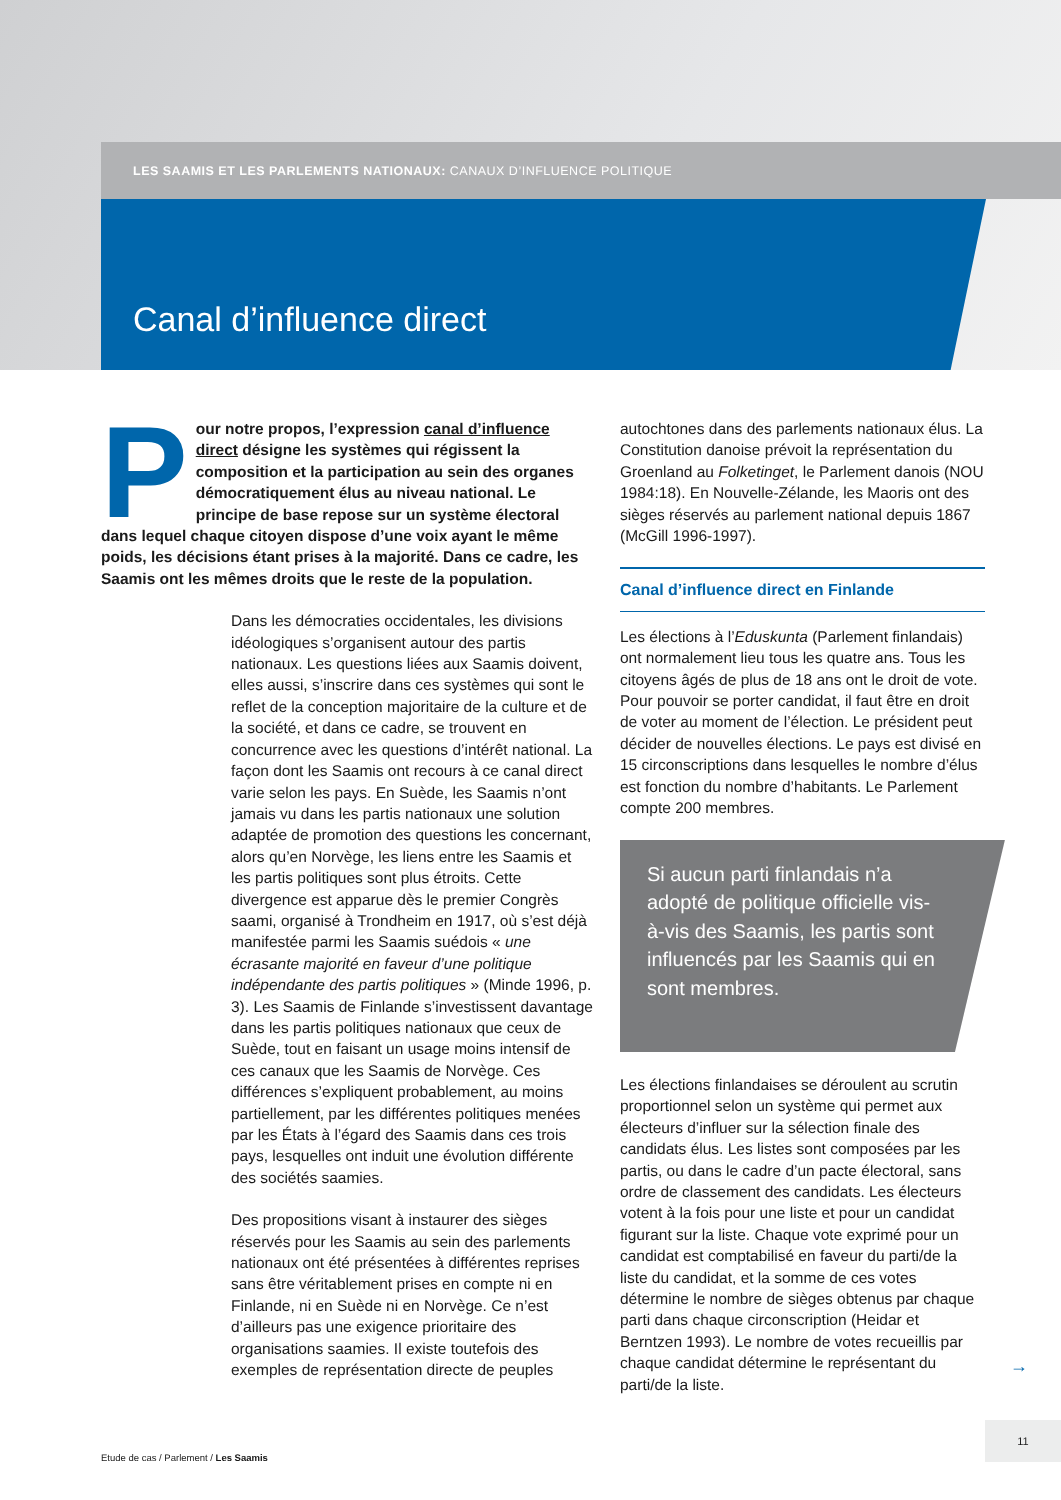LES SAAMIS ET LES PARLEMENTS NATIONAUX: CANAUX D’INFLUENCE POLITIQUE
Canal d’influence direct
Pour notre propos, l’expression canal d’influence direct désigne les systèmes qui régissent la composition et la participation au sein des organes démocratiquement élus au niveau national. Le principe de base repose sur un système électoral dans lequel chaque citoyen dispose d’une voix ayant le même poids, les décisions étant prises à la majorité. Dans ce cadre, les Saamis ont les mêmes droits que le reste de la population.
Dans les démocraties occidentales, les divisions idéologiques s’organisent autour des partis nationaux. Les questions liées aux Saamis doivent, elles aussi, s’inscrire dans ces systèmes qui sont le reflet de la conception majoritaire de la culture et de la société, et dans ce cadre, se trouvent en concurrence avec les questions d’intérêt national. La façon dont les Saamis ont recours à ce canal direct varie selon les pays. En Suède, les Saamis n’ont jamais vu dans les partis nationaux une solution adaptée de promotion des questions les concernant, alors qu’en Norvège, les liens entre les Saamis et les partis politiques sont plus étroits. Cette divergence est apparue dès le premier Congrès saami, organisé à Trondheim en 1917, où s’est déjà manifestée parmi les Saamis suédois « une écrasante majorité en faveur d’une politique indépendante des partis politiques » (Minde 1996, p. 3). Les Saamis de Finlande s’investissent davantage dans les partis politiques nationaux que ceux de Suède, tout en faisant un usage moins intensif de ces canaux que les Saamis de Norvège. Ces différences s’expliquent probablement, au moins partiellement, par les différentes politiques menées par les États à l’égard des Saamis dans ces trois pays, lesquelles ont induit une évolution différente des sociétés saamies.
Des propositions visant à instaurer des sièges réservés pour les Saamis au sein des parlements nationaux ont été présentées à différentes reprises sans être véritablement prises en compte ni en Finlande, ni en Suède ni en Norvège. Ce n’est d’ailleurs pas une exigence prioritaire des organisations saamies. Il existe toutefois des exemples de représentation directe de peuples
autochtones dans des parlements nationaux élus. La Constitution danoise prévoit la représentation du Groenland au Folketinget, le Parlement danois (NOU 1984:18). En Nouvelle-Zélande, les Maoris ont des sièges réservés au parlement national depuis 1867 (McGill 1996-1997).
Canal d’influence direct en Finlande
Les élections à l’Eduskunta (Parlement finlandais) ont normalement lieu tous les quatre ans. Tous les citoyens âgés de plus de 18 ans ont le droit de vote. Pour pouvoir se porter candidat, il faut être en droit de voter au moment de l’élection. Le président peut décider de nouvelles élections. Le pays est divisé en 15 circonscriptions dans lesquelles le nombre d’élus est fonction du nombre d’habitants. Le Parlement compte 200 membres.
Si aucun parti finlandais n’a adopté de politique officielle vis-à-vis des Saamis, les partis sont influencés par les Saamis qui en sont membres.
Les élections finlandaises se déroulent au scrutin proportionnel selon un système qui permet aux électeurs d’influer sur la sélection finale des candidats élus. Les listes sont composées par les partis, ou dans le cadre d’un pacte électoral, sans ordre de classement des candidats. Les électeurs votent à la fois pour une liste et pour un candidat figurant sur la liste. Chaque vote exprimé pour un candidat est comptabilisé en faveur du parti/de la liste du candidat, et la somme de ces votes détermine le nombre de sièges obtenus par chaque parti dans chaque circonscription (Heidar et Berntzen 1993). Le nombre de votes recueillis par chaque candidat détermine le représentant du parti/de la liste.
→
11
Etude de cas / Parlement / Les Saamis